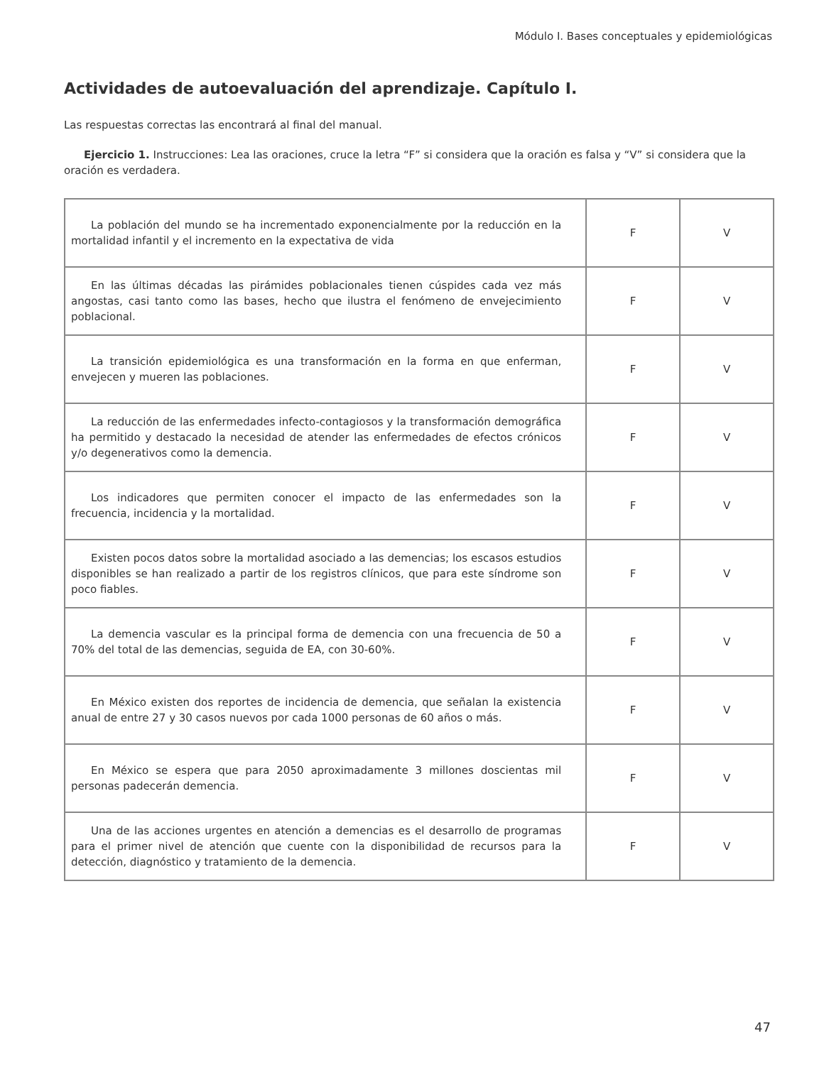Módulo I. Bases conceptuales y epidemiológicas
Actividades de autoevaluación del aprendizaje. Capítulo I.
Las respuestas correctas las encontrará al final del manual.
Ejercicio 1. Instrucciones: Lea las oraciones, cruce la letra “F” si considera que la oración es falsa y “V” si considera que la oración es verdadera.
| La población del mundo se ha incrementado exponencialmente por la reducción en la mortalidad infantil y el incremento en la expectativa de vida | F | V |
| En las últimas décadas las pirámides poblacionales tienen cúspides cada vez más angostas, casi tanto como las bases, hecho que ilustra el fenómeno de envejecimiento poblacional. | F | V |
| La transición epidemiológica es una transformación en la forma en que enferman, envejecen y mueren las poblaciones. | F | V |
| La reducción de las enfermedades infecto-contagiosos y la transformación demográfica ha permitido y destacado la necesidad de atender las enfermedades de efectos crónicos y/o degenerativos como la demencia. | F | V |
| Los indicadores que permiten conocer el impacto de las enfermedades son la frecuencia, incidencia y la mortalidad. | F | V |
| Existen pocos datos sobre la mortalidad asociado a las demencias; los escasos estudios disponibles se han realizado a partir de los registros clínicos, que para este síndrome son poco fiables. | F | V |
| La demencia vascular es la principal forma de demencia con una frecuencia de 50 a 70% del total de las demencias, seguida de EA, con 30-60%. | F | V |
| En México existen dos reportes de incidencia de demencia, que señalan la existencia anual de entre 27 y 30 casos nuevos por cada 1000 personas de 60 años o más. | F | V |
| En México se espera que para 2050 aproximadamente 3 millones doscientas mil personas padecerán demencia. | F | V |
| Una de las acciones urgentes en atención a demencias es el desarrollo de programas para el primer nivel de atención que cuente con la disponibilidad de recursos para la detección, diagnóstico y tratamiento de la demencia. | F | V |
47